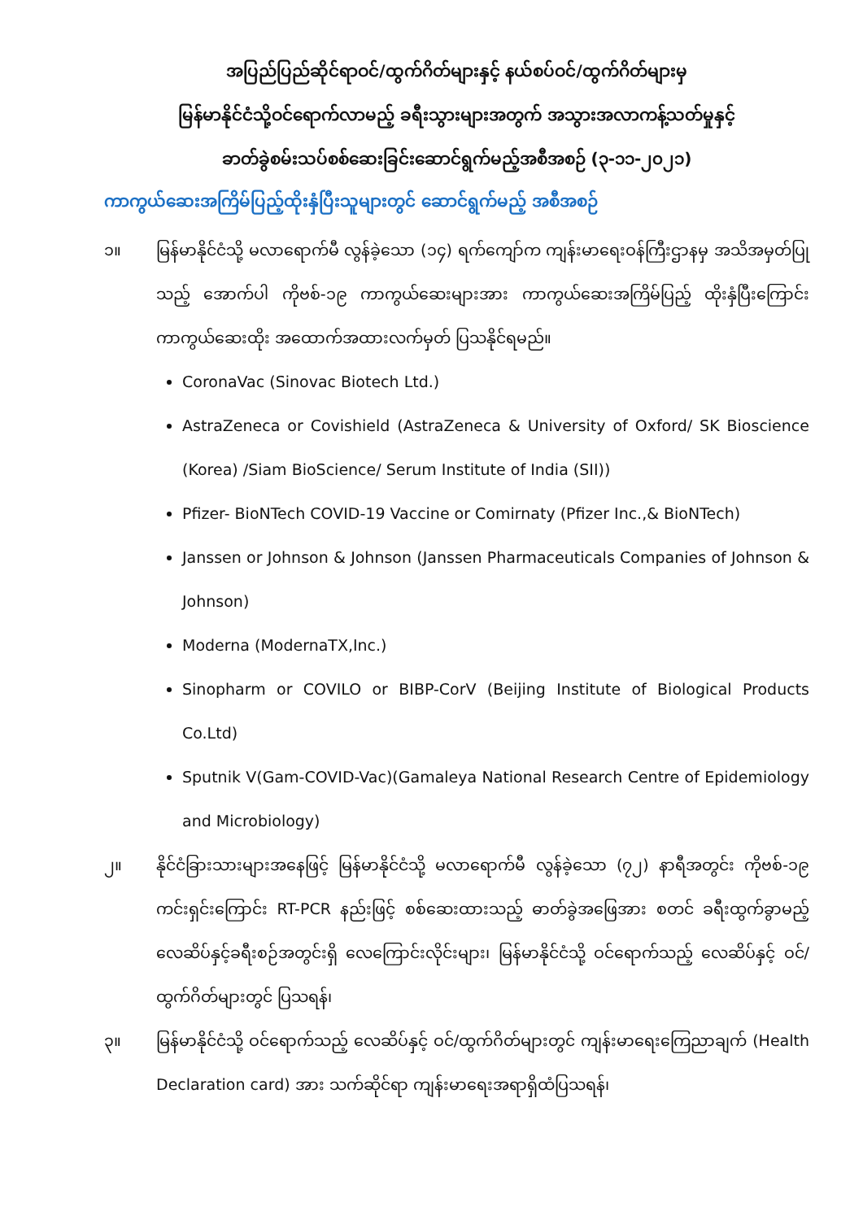အပြည်ပြည်ဆိုင်ရာဝင်/ထွက်ဂိတ်များနှင့် နယ်စပ်ဝင်/ထွက်ဂိတ်များမှ
မြန်မာနိုင်ငံသို့ဝင်ရောက်လာမည့် ခရီးသွားများအတွက် အသွားအလာကန့်သတ်မှုနှင့်
ခာတ်ခွဲစမ်းသပ်စစ်ဆေးခြင်းဆောင်ရွက်မည့်အစီအစဉ် (၃-၁၁-၂၀၂၁)
ကာကွယ်ဆေးအကြိမ်ပြည့်ထိုးနှံပြီးသူများတွင် ဆောင်ရွက်မည့် အစီအစဉ်
၁။ မြန်မာနိုင်ငံသို့ မလာရောက်မီ လွန်ခဲ့သော (၁၄) ရက်ကျော်က ကျန်းမာရေးဝန်ကြီးဌာနမှ အသိအမှတ်ပြုသည့် အောက်ပါ ကိုဗစ်-၁၉ ကာကွယ်ဆေးများအား ကာကွယ်ဆေးအကြိမ်ပြည့် ထိုးနှံပြီးကြောင်း ကာကွယ်ဆေးထိုး အထောက်အထားလက်မှတ် ပြသနိုင်ရမည်။
CoronaVac (Sinovac Biotech Ltd.)
AstraZeneca or Covishield (AstraZeneca & University of Oxford/ SK Bioscience (Korea) /Siam BioScience/ Serum Institute of India (SII))
Pfizer- BioNTech COVID-19 Vaccine or Comirnaty (Pfizer Inc.,& BioNTech)
Janssen or Johnson & Johnson (Janssen Pharmaceuticals Companies of Johnson & Johnson)
Moderna (ModernaTX,Inc.)
Sinopharm or COVILO or BIBP-CorV (Beijing Institute of Biological Products Co.Ltd)
Sputnik V(Gam-COVID-Vac)(Gamaleya National Research Centre of Epidemiology and Microbiology)
၂။ နိုင်ငံခြားသားများအနေဖြင့် မြန်မာနိုင်ငံသို့ မလာရောက်မီ လွန်ခဲ့သော (၇၂) နာရီအတွင်း ကိုဗစ်-၁၉ ကင်းရှင်းကြောင်း RT-PCR နည်းဖြင့် စစ်ဆေးထားသည့် ဓာတ်ခွဲအဖြေအား စတင် ခရီးထွက်ခွာမည့် လေဆိပ်နှင့်ခရီးစဉ်အတွင်းရှိ လေကြောင်းလိုင်းများ၊ မြန်မာနိုင်ငံသို့ ဝင်ရောက်သည့် လေဆိပ်နှင့် ဝင်/ထွက်ဂိတ်များတွင် ပြသရန်၊
၃။ မြန်မာနိုင်ငံသို့ ဝင်ရောက်သည့် လေဆိပ်နှင့် ဝင်/ထွက်ဂိတ်များတွင် ကျန်းမာရေးကြေညာချက် (Health Declaration card) အား သက်ဆိုင်ရာ ကျန်းမာရေးအရာရှိထံပြသရန်၊